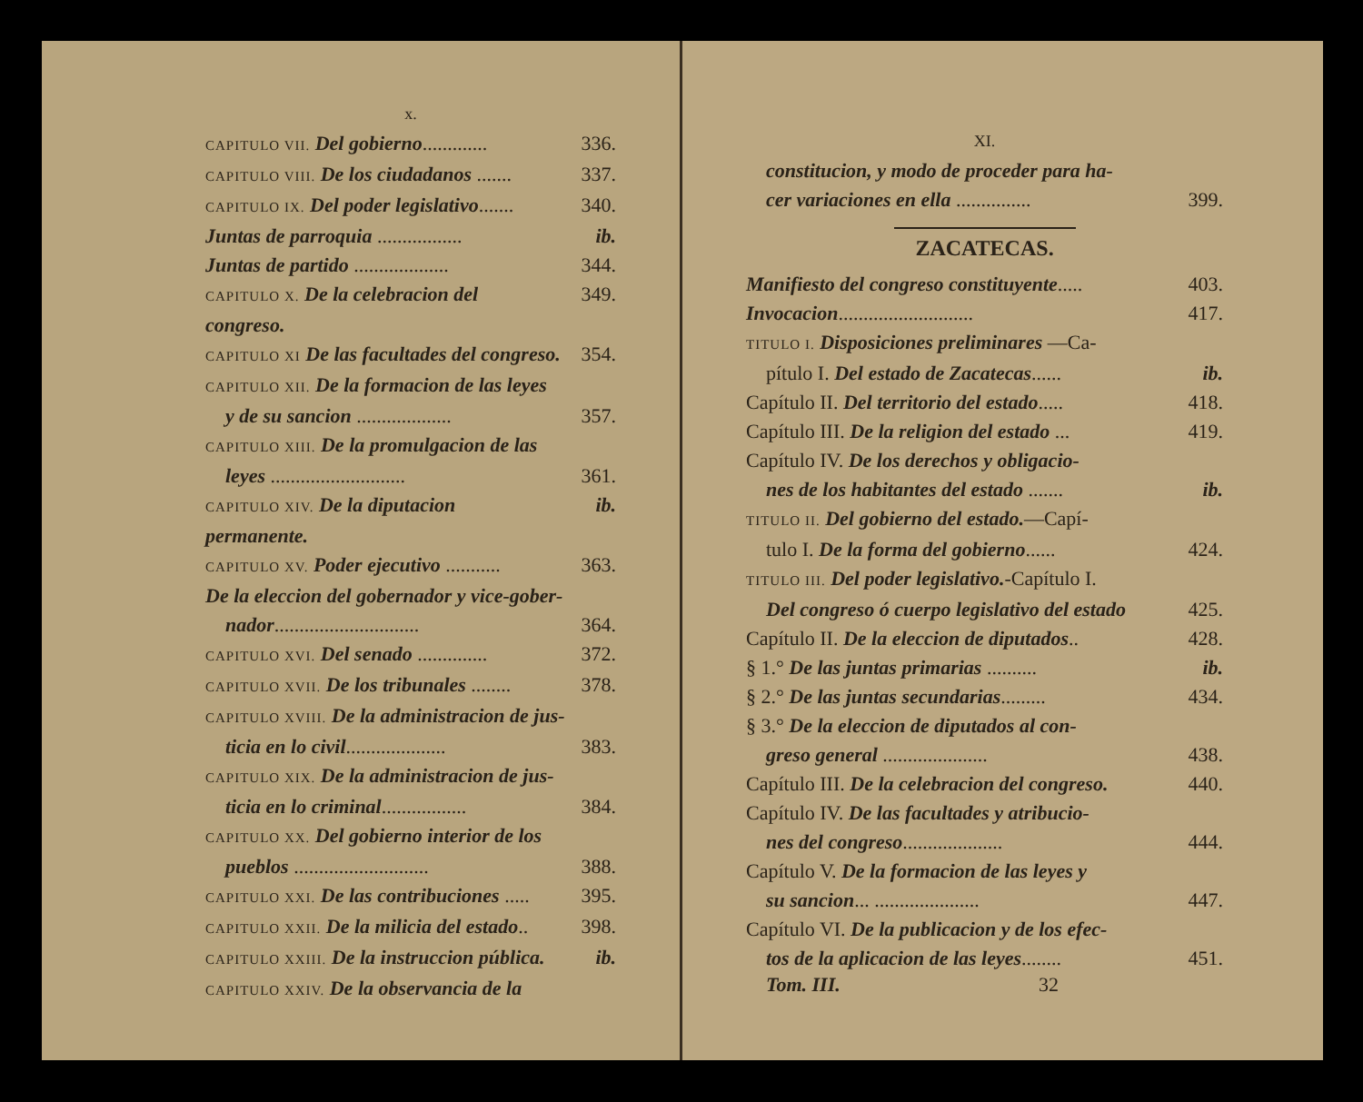x.
CAPITULO VII. Del gobierno............. 336.
CAPITULO VIII. De los ciudadanos ....... 337.
CAPITULO IX. Del poder legislativo....... 340.
Juntas de parroquia ................. ib.
Juntas de partido ................... 344.
CAPITULO X. De la celebracion del congreso. 349.
CAPITULO XI De las facultades del congreso. 354.
CAPITULO XII. De la formacion de las leyes
y de su sancion ................... 357.
CAPITULO XIII. De la promulgacion de las
leyes ........................... 361.
CAPITULO XIV. De la diputacion permanente. ib.
CAPITULO XV. Poder ejecutivo ........... 363.
De la eleccion del gobernador y vice-gober-
nador............................. 364.
CAPITULO XVI. Del senado .............. 372.
CAPITULO XVII. De los tribunales ........ 378.
CAPITULO XVIII. De la administracion de jus-
ticia en lo civil.................... 383.
CAPITULO XIX. De la administracion de jus-
ticia en lo criminal................. 384.
CAPITULO XX. Del gobierno interior de los
pueblos ........................... 388.
CAPITULO XXI. De las contribuciones ..... 395.
CAPITULO XXII. De la milicia del estado.. 398.
CAPITULO XXIII. De la instruccion pública. ib.
CAPITULO XXIV. De la observancia de la
XI.
constitucion, y modo de proceder para ha-
cer variaciones en ella ............... 399.
ZACATECAS.
Manifiesto del congreso constituyente..... 403.
Invocacion........................... 417.
TITULO I. Disposiciones preliminares —Ca-
pítulo I. Del estado de Zacatecas...... ib.
Capítulo II. Del territorio del estado..... 418.
Capítulo III. De la religion del estado ... 419.
Capítulo IV. De los derechos y obligacio-
nes de los habitantes del estado ....... ib.
TITULO II. Del gobierno del estado.—Capí-
tulo I. De la forma del gobierno...... 424.
TITULO III. Del poder legislativo.-Capítulo I.
Del congreso ó cuerpo legislativo del estado 425.
Capítulo II. De la eleccion de diputados.. 428.
§ 1.° De las juntas primarias .......... ib.
§ 2.° De las juntas secundarias......... 434.
§ 3.° De la eleccion de diputados al con-
greso general ..................... 438.
Capítulo III. De la celebracion del congreso. 440.
Capítulo IV. De las facultades y atribucio-
nes del congreso.................... 444.
Capítulo V. De la formacion de las leyes y
su sancion... ..................... 447.
Capítulo VI. De la publicacion y de los efec-
tos de la aplicacion de las leyes........ 451.
Tom. III. 32